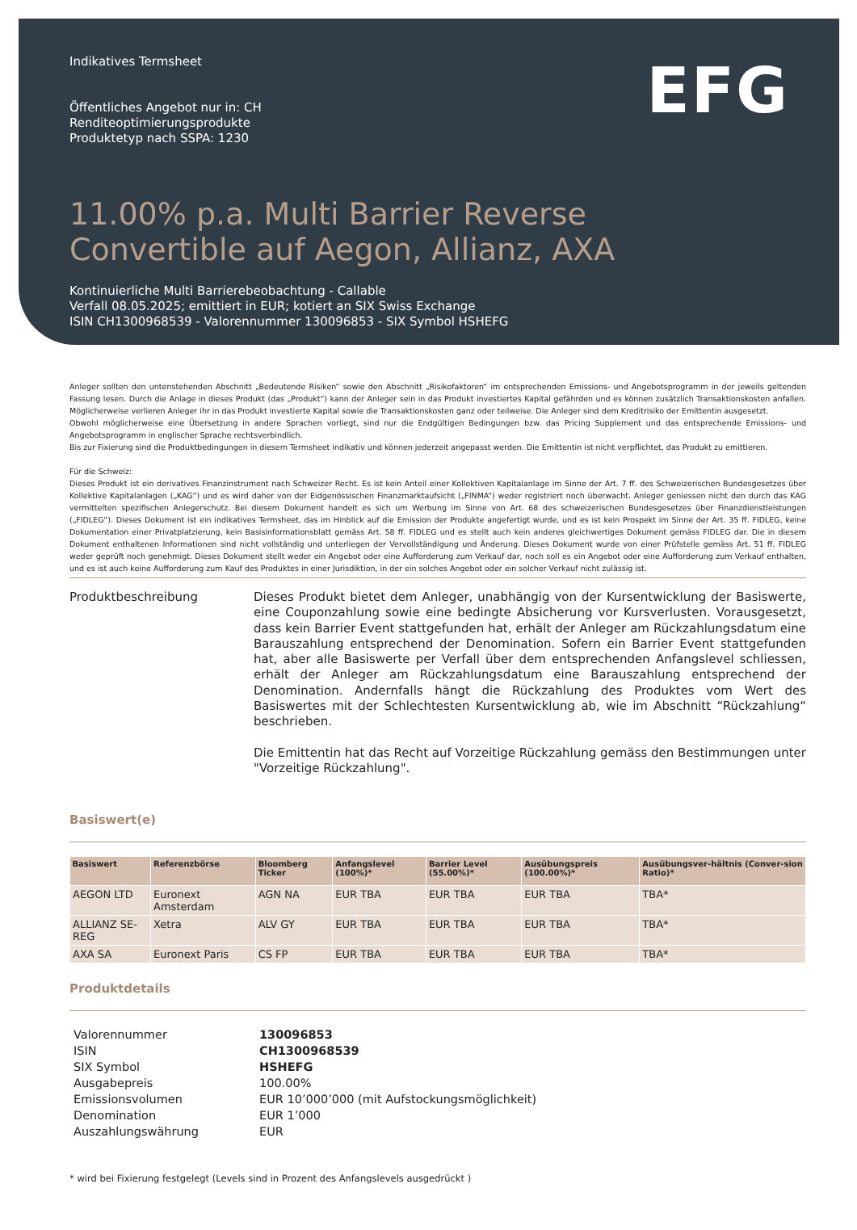EFG
Indikatives Termsheet
Öffentliches Angebot nur in: CH
Renditeoptimierungsprodukte
Produktetyp nach SSPA: 1230
11.00% p.a. Multi Barrier Reverse
Convertible auf Aegon, Allianz, AXA
Kontinuierliche Multi Barrierebeobachtung - Callable
Verfall 08.05.2025; emittiert in EUR; kotiert an SIX Swiss Exchange
ISIN CH1300968539 - Valorennummer 130096853 - SIX Symbol HSHEFG
Anleger sollten den untenstehenden Abschnitt „Bedeutende Risiken“ sowie den Abschnitt „Risikofaktoren“ im entsprechenden Emissions- und Angebotsprogramm in der jeweils geltenden Fassung lesen. Durch die Anlage in dieses Produkt (das „Produkt“) kann der Anleger sein in das Produkt investiertes Kapital gefährden und es können zusätzlich Transaktionskosten anfallen. Möglicherweise verlieren Anleger ihr in das Produkt investierte Kapital sowie die Transaktionskosten ganz oder teilweise. Die Anleger sind dem Kreditrisiko der Emittentin ausgesetzt.
Obwohl möglicherweise eine Übersetzung in andere Sprachen vorliegt, sind nur die Endgültigen Bedingungen bzw. das Pricing Supplement und das entsprechende Emissions- und Angebotsprogramm in englischer Sprache rechtsverbindlich.
Bis zur Fixierung sind die Produktbedingungen in diesem Termsheet indikativ und können jederzeit angepasst werden. Die Emittentin ist nicht verpflichtet, das Produkt zu emittieren.
Für die Schweiz:
Dieses Produkt ist ein derivatives Finanzinstrument nach Schweizer Recht. Es ist kein Anteil einer Kollektiven Kapitalanlage im Sinne der Art. 7 ff. des Schweizerischen Bundesgesetzes über Kollektive Kapitalanlagen („KAG“) und es wird daher von der Eidgenössischen Finanzmarktaufsicht („FINMA“) weder registriert noch überwacht. Anleger geniessen nicht den durch das KAG vermittelten spezifischen Anlegerschutz. Bei diesem Dokument handelt es sich um Werbung im Sinne von Art. 68 des schweizerischen Bundesgesetzes über Finanzdienstleistungen („FIDLEG“). Dieses Dokument ist ein indikatives Termsheet, das im Hinblick auf die Emission der Produkte angefertigt wurde, und es ist kein Prospekt im Sinne der Art. 35 ff. FIDLEG, keine Dokumentation einer Privatplatzierung, kein Basisinformationsblatt gemäss Art. 58 ff. FIDLEG und es stellt auch kein anderes gleichwertiges Dokument gemäss FIDLEG dar. Die in diesem Dokument enthaltenen Informationen sind nicht vollständig und unterliegen der Vervollständigung und Änderung. Dieses Dokument wurde von einer Prüfstelle gemäss Art. 51 ff. FIDLEG weder geprüft noch genehmigt. Dieses Dokument stellt weder ein Angebot oder eine Aufforderung zum Verkauf dar, noch soll es ein Angebot oder eine Aufforderung zum Verkauf enthalten, und es ist auch keine Aufforderung zum Kauf des Produktes in einer Jurisdiktion, in der ein solches Angebot oder ein solcher Verkauf nicht zulässig ist.
Produktbeschreibung
Dieses Produkt bietet dem Anleger, unabhängig von der Kursentwicklung der Basiswerte, eine Couponzahlung sowie eine bedingte Absicherung vor Kursverlusten. Vorausgesetzt, dass kein Barrier Event stattgefunden hat, erhält der Anleger am Rückzahlungsdatum eine Barauszahlung entsprechend der Denomination. Sofern ein Barrier Event stattgefunden hat, aber alle Basiswerte per Verfall über dem entsprechenden Anfangslevel schliessen, erhält der Anleger am Rückzahlungsdatum eine Barauszahlung entsprechend der Denomination. Andernfalls hängt die Rückzahlung des Produktes vom Wert des Basiswertes mit der Schlechtesten Kursentwicklung ab, wie im Abschnitt “Rückzahlung“ beschrieben.
Die Emittentin hat das Recht auf Vorzeitige Rückzahlung gemäss den Bestimmungen unter "Vorzeitige Rückzahlung".
Basiswert(e)
| Basiswert | Referenzbörse | Bloomberg Ticker | Anfangslevel (100%)* | Barrier Level (55.00%)* | Ausübungspreis (100.00%)* | Ausübungsver-hältnis (Conver-sion Ratio)* |
| --- | --- | --- | --- | --- | --- | --- |
| AEGON LTD | Euronext Amsterdam | AGN NA | EUR TBA | EUR TBA | EUR TBA | TBA* |
| ALLIANZ SE-REG | Xetra | ALV GY | EUR TBA | EUR TBA | EUR TBA | TBA* |
| AXA SA | Euronext Paris | CS FP | EUR TBA | EUR TBA | EUR TBA | TBA* |
Produktdetails
| Valorennummer | 130096853 |
| ISIN | CH1300968539 |
| SIX Symbol | HSHEFG |
| Ausgabepreis | 100.00% |
| Emissionsvolumen | EUR 10’000’000 (mit Aufstockungsmöglichkeit) |
| Denomination | EUR 1’000 |
| Auszahlungswährung | EUR |
* wird bei Fixierung festgelegt (Levels sind in Prozent des Anfangslevels ausgedrückt )